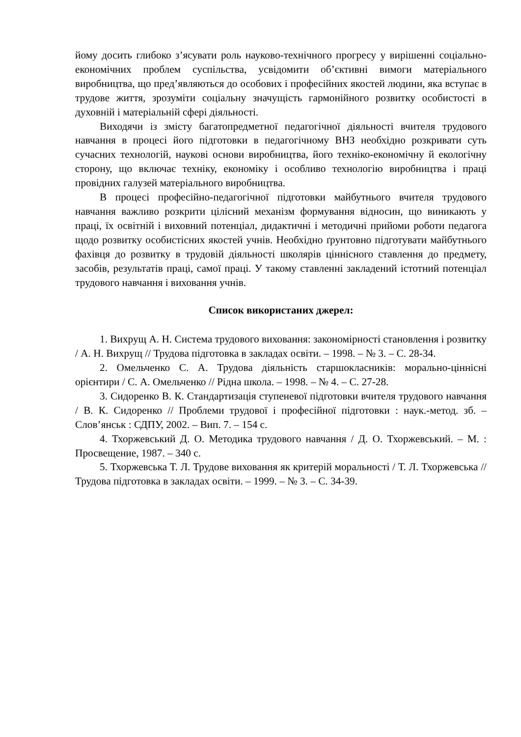йому досить глибоко з’ясувати роль науково-технічного прогресу у вирішенні соціально-економічних проблем суспільства, усвідомити об’єктивні вимоги матеріального виробництва, що пред’являються до особових і професійних якостей людини, яка вступає в трудове життя, зрозуміти соціальну значущість гармонійного розвитку особистості в духовній і матеріальній сфері діяльності.
Виходячи із змісту багатопредметної педагогічної діяльності вчителя трудового навчання в процесі його підготовки в педагогічному ВНЗ необхідно розкривати суть сучасних технологій, наукові основи виробництва, його техніко-економічну й екологічну сторону, що включає техніку, економіку і особливо технологію виробництва і праці провідних галузей матеріального виробництва.
В процесі професійно-педагогічної підготовки майбутнього вчителя трудового навчання важливо розкрити цілісний механізм формування відносин, що виникають у праці, їх освітній і виховний потенціал, дидактичні і методичні прийоми роботи педагога щодо розвитку особистісних якостей учнів. Необхідно ґрунтовно підготувати майбутнього фахівця до розвитку в трудовій діяльності школярів ціннісного ставлення до предмету, засобів, результатів праці, самої праці. У такому ставленні закладений істотний потенціал трудового навчання і виховання учнів.
Список використаних джерел:
1. Вихрущ А. Н. Система трудового виховання: закономірності становлення і розвитку / А. Н. Вихрущ // Трудова підготовка в закладах освіти. – 1998. – № 3. – С. 28-34.
2. Омельченко С. А. Трудова діяльність старшокласників: морально-ціннісні орієнтири / С. А. Омельченко // Рідна школа. – 1998. – № 4. – С. 27-28.
3. Сидоренко В. К. Стандартизація ступеневої підготовки вчителя трудового навчання / В. К. Сидоренко // Проблеми трудової і професійної підготовки : наук.-метод. зб. – Слов’янськ : СДПУ, 2002. – Вип. 7. – 154 с.
4. Тхоржевський Д. О. Методика трудового навчання / Д. О. Тхоржевський. – М. : Просвещение, 1987. – 340 с.
5. Тхоржевська Т. Л. Трудове виховання як критерій моральності / Т. Л. Тхоржевська // Трудова підготовка в закладах освіти. – 1999. – № 3. – С. 34-39.